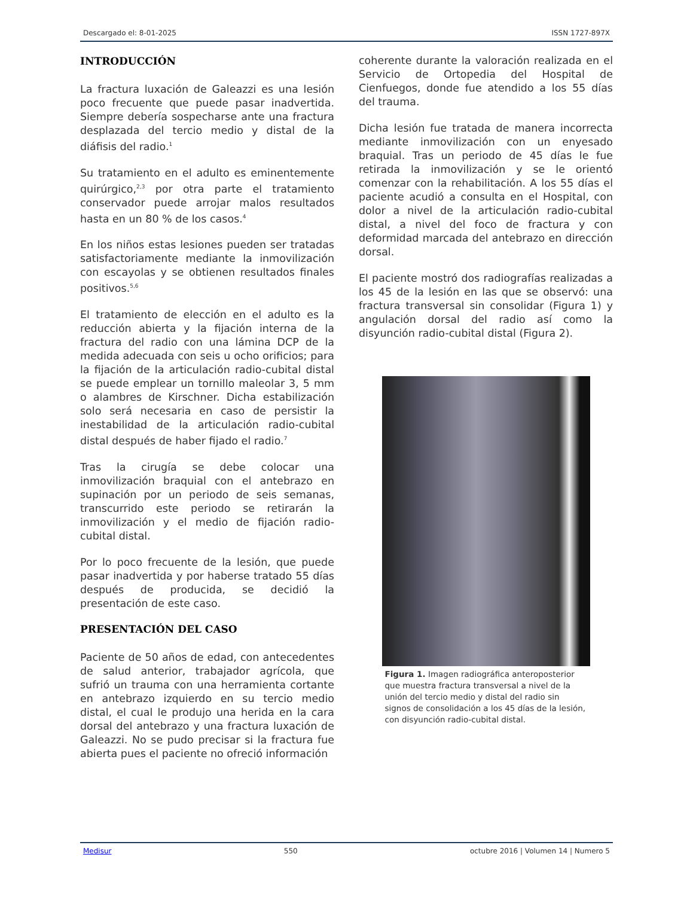Descargado el: 8-01-2025 ISSN 1727-897X
INTRODUCCIÓN
La fractura luxación de Galeazzi es una lesión poco frecuente que puede pasar inadvertida. Siempre debería sospecharse ante una fractura desplazada del tercio medio y distal de la diáfisis del radio.<sup>1</sup>
Su tratamiento en el adulto es eminentemente quirúrgico,<sup>2,3</sup> por otra parte el tratamiento conservador puede arrojar malos resultados hasta en un 80 % de los casos.<sup>4</sup>
En los niños estas lesiones pueden ser tratadas satisfactoriamente mediante la inmovilización con escayolas y se obtienen resultados finales positivos.<sup>5,6</sup>
El tratamiento de elección en el adulto es la reducción abierta y la fijación interna de la fractura del radio con una lámina DCP de la medida adecuada con seis u ocho orificios; para la fijación de la articulación radio-cubital distal se puede emplear un tornillo maleolar 3, 5 mm o alambres de Kirschner. Dicha estabilización solo será necesaria en caso de persistir la inestabilidad de la articulación radio-cubital distal después de haber fijado el radio.<sup>7</sup>
Tras la cirugía se debe colocar una inmovilización braquial con el antebrazo en supinación por un periodo de seis semanas, transcurrido este periodo se retirarán la inmovilización y el medio de fijación radio-cubital distal.
Por lo poco frecuente de la lesión, que puede pasar inadvertida y por haberse tratado 55 días después de producida, se decidió la presentación de este caso.
PRESENTACIÓN DEL CASO
Paciente de 50 años de edad, con antecedentes de salud anterior, trabajador agrícola, que sufrió un trauma con una herramienta cortante en antebrazo izquierdo en su tercio medio distal, el cual le produjo una herida en la cara dorsal del antebrazo y una fractura luxación de Galeazzi. No se pudo precisar si la fractura fue abierta pues el paciente no ofreció información
coherente durante la valoración realizada en el Servicio de Ortopedia del Hospital de Cienfuegos, donde fue atendido a los 55 días del trauma.
Dicha lesión fue tratada de manera incorrecta mediante inmovilización con un enyesado braquial. Tras un periodo de 45 días le fue retirada la inmovilización y se le orientó comenzar con la rehabilitación. A los 55 días el paciente acudió a consulta en el Hospital, con dolor a nivel de la articulación radio-cubital distal, a nivel del foco de fractura y con deformidad marcada del antebrazo en dirección dorsal.
El paciente mostró dos radiografías realizadas a los 45 de la lesión en las que se observó: una fractura transversal sin consolidar (Figura 1) y angulación dorsal del radio así como la disyunción radio-cubital distal (Figura 2).
Figura 1. Imagen radiográfica anteroposterior que muestra fractura transversal a nivel de la unión del tercio medio y distal del radio sin signos de consolidación a los 45 días de la lesión, con disyunción radio-cubital distal.
Medisur 550 octubre 2016 | Volumen 14 | Numero 5